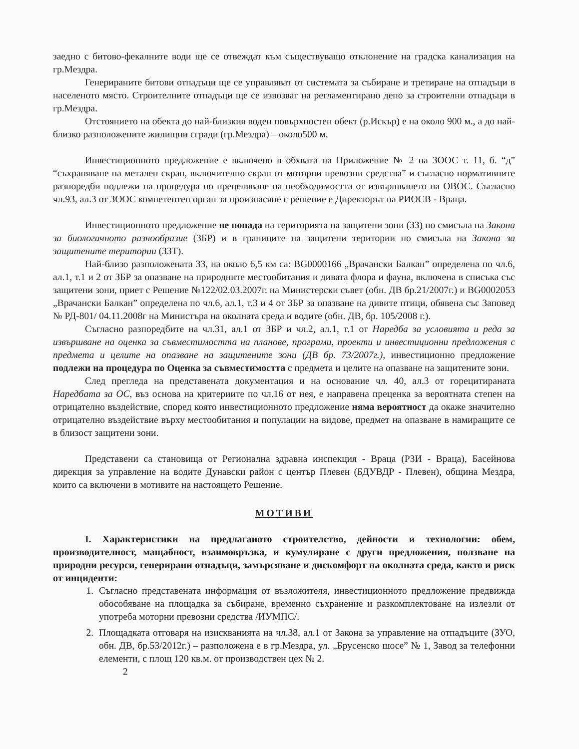заедно с битово-фекалните води ще се отвеждат към съществуващо отклонение на градска канализация на гр.Мездра.
Генерираните битови отпадъци ще се управляват от системата за събиране и третиране на отпадъци в населеното място. Строителните отпадъци ще се извозват на регламентирано депо за строителни отпадъци в гр.Мездра.
Отстоянието на обекта до най-близкия воден повърхностен обект (р.Искър) е на около 900 м., а до най-близко разположените жилищни сгради (гр.Мездра) – около500 м.
Инвестиционното предложение е включено в обхвата на Приложение № 2 на ЗООС т. 11, б. “д” “съхраняване на метален скрап, включително скрап от моторни превозни средства” и съгласно нормативните разпоредби подлежи на процедура по преценяване на необходимостта от извършването на ОВОС. Съгласно чл.93, ал.3 от ЗООС компетентен орган за произнасяне с решение е Директорът на РИОСВ - Враца.
Инвестиционното предложение не попада на територията на защитени зони (ЗЗ) по смисъла на Закона за биологичното разнообразие (ЗБР) и в границите на защитени територии по смисъла на Закона за защитените територии (ЗЗТ).
Най-близо разположената ЗЗ, на около 6,5 км са: BG0000166 „Врачански Балкан” определена по чл.6, ал.1, т.1 и 2 от ЗБР за опазване на природните местообитания и дивата флора и фауна, включена в списъка със защитени зони, приет с Решение №122/02.03.2007г. на Министерски съвет (обн. ДВ бр.21/2007г.) и BG0002053 „Врачански Балкан” определена по чл.6, ал.1, т.3 и 4 от ЗБР за опазване на дивите птици, обявена със Заповед № РД-801/ 04.11.2008г на Министъра на околната среда и водите (обн. ДВ, бр. 105/2008 г.).
Съгласно разпоредбите на чл.31, ал.1 от ЗБР и чл.2, ал.1, т.1 от Наредба за условията и реда за извършване на оценка за съвместимостта на планове, програми, проекти и инвестиционни предложения с предмета и целите на опазване на защитените зони (ДВ бр. 73/2007г.), инвестиционно предложение подлежи на процедура по Оценка за съвместимостта с предмета и целите на опазване на защитените зони.
След прегледа на представената документация и на основание чл. 40, ал.3 от горецитираната Наредбата за ОС, въз основа на критериите по чл.16 от нея, е направена преценка за вероятната степен на отрицателно въздействие, според която инвестиционното предложение няма вероятност да окаже значително отрицателно въздействие върху местообитания и популации на видове, предмет на опазване в намиращите се в близост защитени зони.
Представени са становища от Регионална здравна инспекция - Враца (РЗИ - Враца), Басейнова дирекция за управление на водите Дунавски район с център Плевен (БДУВДР - Плевен), община Мездра, които са включени в мотивите на настоящето Решение.
МОТИВИ
I. Характеристики на предлаганото строителство, дейности и технологии: обем, производителност, мащабност, взаимовръзка, и кумулиране с други предложения, ползване на природни ресурси, генерирани отпадъци, замърсяване и дискомфорт на околната среда, както и риск от инциденти:
1. Съгласно представената информация от възложителя, инвестиционното предложение предвижда обособяване на площадка за събиране, временно съхранение и разкомплектоване на излезли от употреба моторни превозни средства /ИУМПС/.
2. Площадката отговаря на изискванията на чл.38, ал.1 от Закона за управление на отпадъците (ЗУО, обн. ДВ, бр.53/2012г.) – разположена е в гр.Мездра, ул. „Брусенско шосе” № 1, Завод за телефонни елементи, с площ 120 кв.м. от производствен цех № 2.
2